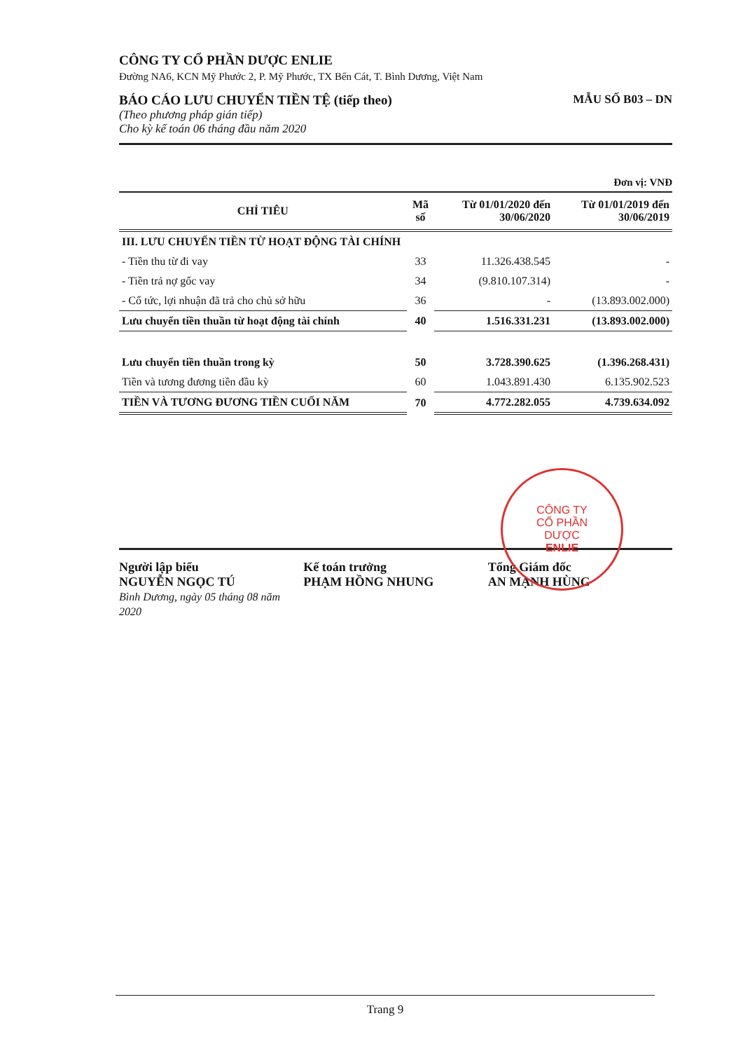CÔNG TY CỔ PHẦN DƯỢC ENLIE
Đường NA6, KCN Mỹ Phước 2, P. Mỹ Phước, TX Bến Cát, T. Bình Dương, Việt Nam
BÁO CÁO LƯU CHUYỂN TIỀN TỆ (tiếp theo)
(Theo phương pháp gián tiếp)
Cho kỳ kế toán 06 tháng đầu năm 2020
MẪU SỐ B03 – DN
Đơn vị: VNĐ
| CHỈ TIÊU | Mã số | Từ 01/01/2020 đến 30/06/2020 | Từ 01/01/2019 đến 30/06/2019 |
| --- | --- | --- | --- |
| III. LƯU CHUYỂN TIỀN TỪ HOẠT ĐỘNG TÀI CHÍNH | | | |
| - Tiền thu từ đi vay | 33 | 11.326.438.545 | - |
| - Tiền trả nợ gốc vay | 34 | (9.810.107.314) | - |
| - Cổ tức, lợi nhuận đã trả cho chủ sở hữu | 36 | - | (13.893.002.000) |
| Lưu chuyển tiền thuần từ hoạt động tài chính | 40 | 1.516.331.231 | (13.893.002.000) |
| Lưu chuyển tiền thuần trong kỳ | 50 | 3.728.390.625 | (1.396.268.431) |
| Tiền và tương đương tiền đầu kỳ | 60 | 1.043.891.430 | 6.135.902.523 |
| TIỀN VÀ TƯƠNG ĐƯƠNG TIỀN CUỐI NĂM | 70 | 4.772.282.055 | 4.739.634.092 |
Người lập biểu
NGUYỄN NGỌC TÚ
Bình Dương, ngày 05 tháng 08 năm 2020
Kế toán trưởng
PHẠM HỒNG NHUNG
Tổng Giám đốc
AN MẠNH HÙNG
CÔNG TY
CỔ PHẦN
DƯỢC
ENLIE
Trang 9